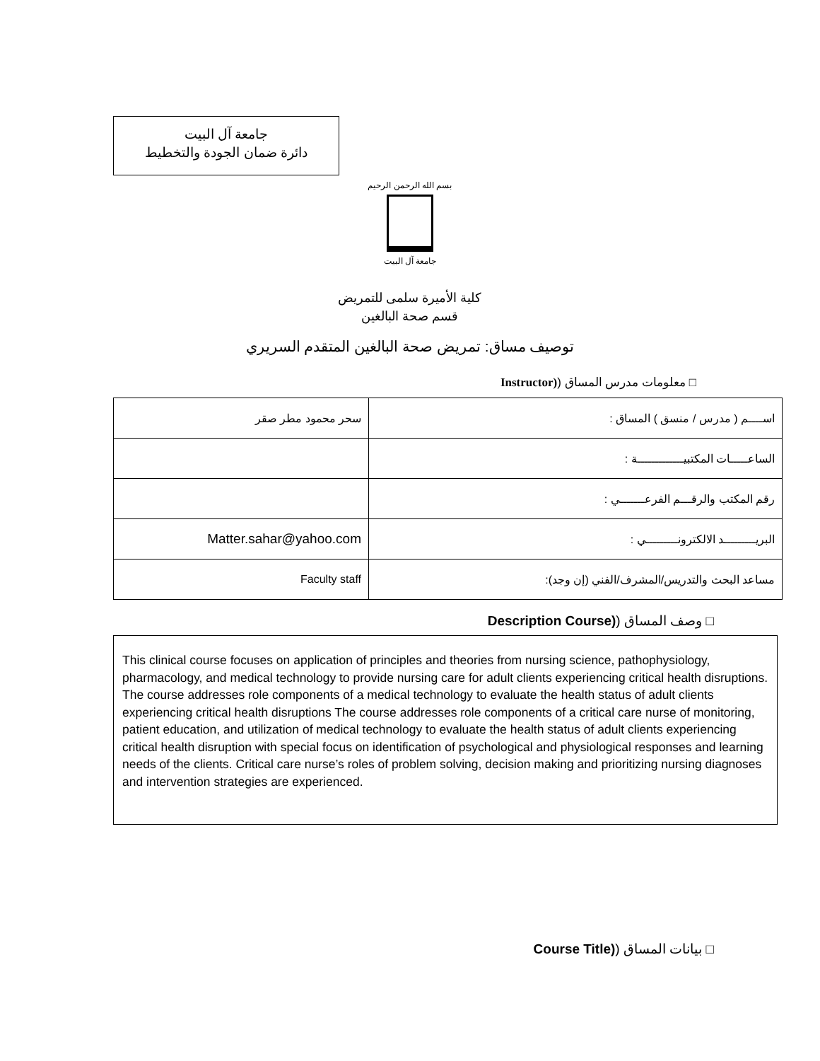جامعة آل البيت
دائرة ضمان الجودة والتخطيط
بسم الله الرحمن الرحيم
جامعة آل البيت
كلية الأميرة سلمى للتمريض
قسم صحة البالغين
توصيف مساق: تمريض صحة البالغين المتقدم السريري
□ معلومات مدرس المساق ((Instructor
| اســــم ( مدرس / منسق ) المساق : | سحر محمود مطر صقر |
| الساعـــــات المكتبيـــــــــــــة : | |
| رقم المكتب والرقـــم الفرعـــــــي : | |
| البريـــــــــد الالكترونـــــــــي : | Matter.sahar@yahoo.com |
| مساعد البحث والتدريس/المشرف/الفني (إن وجد): | Faculty staff |
□ وصف المساق ((Description Course
This clinical course focuses on application of principles and theories from nursing science, pathophysiology, pharmacology, and medical technology to provide nursing care for adult clients experiencing critical health disruptions. The course addresses role components of a medical technology to evaluate the health status of adult clients experiencing critical health disruptions The course addresses role components of a critical care nurse of monitoring, patient education, and utilization of medical technology to evaluate the health status of adult clients experiencing critical health disruption with special focus on identification of psychological and physiological responses and learning needs of the clients. Critical care nurse’s roles of problem solving, decision making and prioritizing nursing diagnoses and intervention strategies are experienced.
□ بيانات المساق ((Course Title